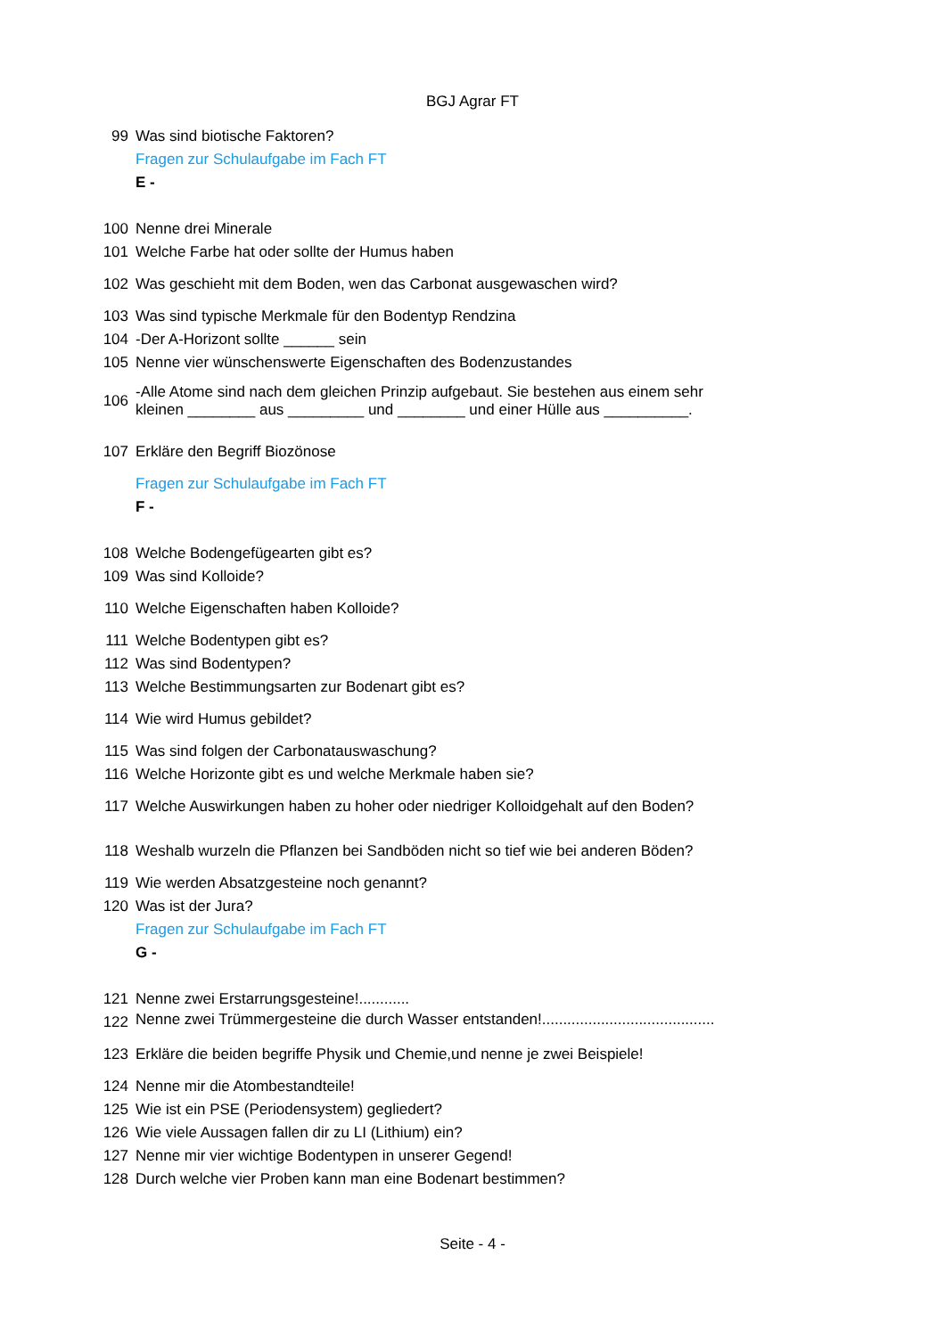BGJ Agrar FT
99 Was sind biotische Faktoren?
Fragen zur Schulaufgabe im Fach FT
E -
100 Nenne drei Minerale
101 Welche Farbe hat oder sollte der Humus haben
102 Was geschieht mit dem Boden, wen das Carbonat ausgewaschen wird?
103 Was sind typische Merkmale für den Bodentyp Rendzina
104 -Der A-Horizont sollte ______ sein
105 Nenne vier wünschenswerte Eigenschaften des Bodenzustandes
106 -Alle Atome sind nach dem gleichen Prinzip aufgebaut. Sie bestehen aus einem sehr kleinen ________ aus _________ und ________ und einer Hülle aus __________.
107 Erkläre den Begriff Biozönose
Fragen zur Schulaufgabe im Fach FT
F -
108 Welche Bodengefügearten gibt es?
109 Was sind Kolloide?
110 Welche Eigenschaften haben Kolloide?
111 Welche Bodentypen gibt es?
112 Was sind Bodentypen?
113 Welche Bestimmungsarten zur Bodenart gibt es?
114 Wie wird Humus gebildet?
115 Was sind folgen der Carbonatauswaschung?
116 Welche Horizonte gibt es und welche Merkmale haben sie?
117 Welche Auswirkungen haben zu hoher oder niedriger Kolloidgehalt auf den Boden?
118 Weshalb wurzeln die Pflanzen bei Sandböden nicht so tief wie bei anderen Böden?
119 Wie werden Absatzgesteine noch genannt?
120 Was ist der Jura?
Fragen zur Schulaufgabe im Fach FT
G -
121 Nenne zwei Erstarrungsgesteine!............
122 Nenne zwei Trümmergesteine die durch Wasser entstanden!.........................................
123 Erkläre die beiden begriffe Physik und Chemie,und nenne je zwei Beispiele!
124 Nenne mir die Atombestandteile!
125 Wie ist ein PSE (Periodensystem) gegliedert?
126 Wie viele Aussagen fallen dir zu LI (Lithium) ein?
127 Nenne mir vier wichtige Bodentypen in unserer Gegend!
128 Durch welche vier Proben kann man eine Bodenart bestimmen?
Seite - 4 -